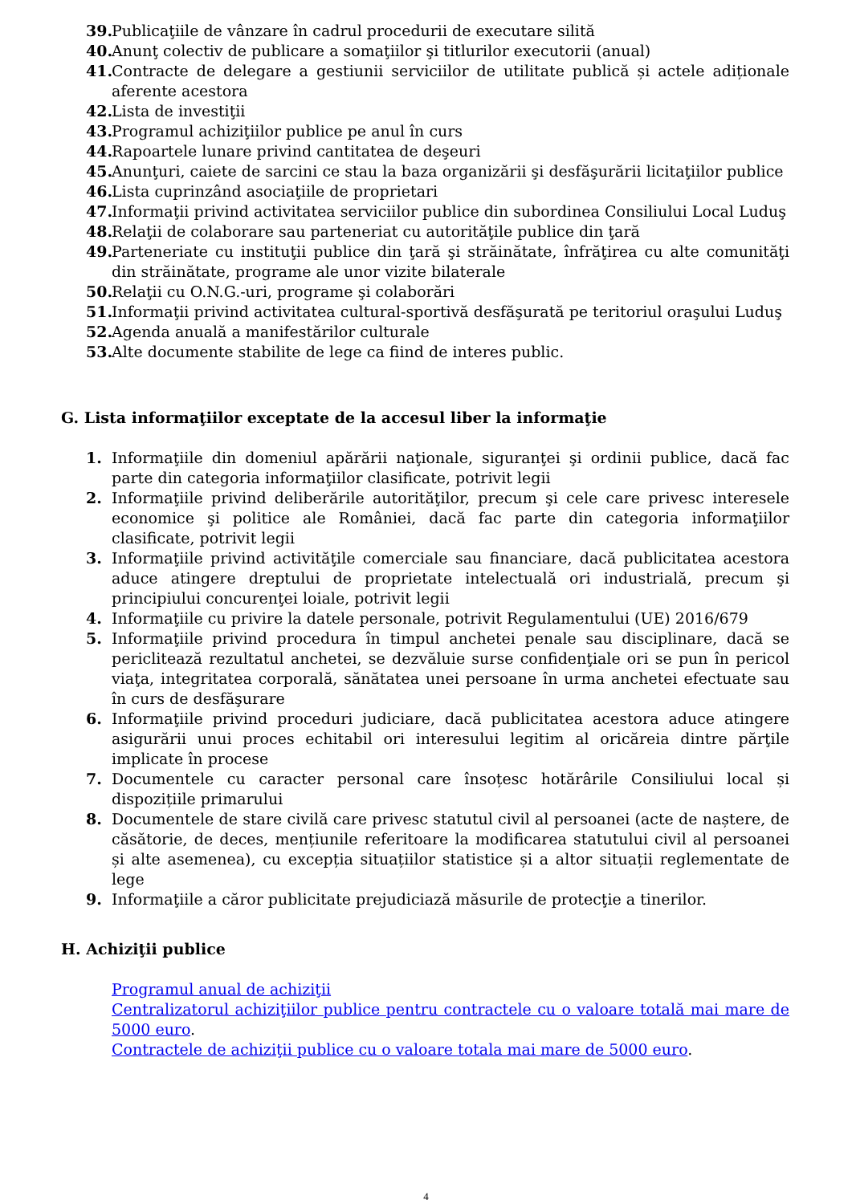39. Publicaţiile de vânzare în cadrul procedurii de executare silită
40. Anunţ colectiv de publicare a somaţiilor şi titlurilor executorii (anual)
41. Contracte de delegare a gestiunii serviciilor de utilitate publică și actele adiționale aferente acestora
42. Lista de investiţii
43. Programul achiziţiilor publice pe anul în curs
44. Rapoartele lunare privind cantitatea de deşeuri
45. Anunţuri, caiete de sarcini ce stau la baza organizării şi desfăşurării licitaţiilor publice
46. Lista cuprinzând asociaţiile de proprietari
47. Informaţii privind activitatea serviciilor publice din subordinea Consiliului Local Luduş
48. Relaţii de colaborare sau parteneriat cu autorităţile publice din ţară
49. Parteneriate cu instituţii publice din ţară şi străinătate, înfrăţirea cu alte comunităţi din străinătate, programe ale unor vizite bilaterale
50. Relaţii cu O.N.G.-uri, programe şi colaborări
51. Informaţii privind activitatea cultural-sportivă desfăşurată pe teritoriul oraşului Luduş
52. Agenda anuală a manifestărilor culturale
53. Alte documente stabilite de lege ca fiind de interes public.
G. Lista informaţiilor exceptate de la accesul liber la informaţie
1. Informaţiile din domeniul apărării naţionale, siguranţei şi ordinii publice, dacă fac parte din categoria informaţiilor clasificate, potrivit legii
2. Informaţiile privind deliberările autorităţilor, precum şi cele care privesc interesele economice şi politice ale României, dacă fac parte din categoria informaţiilor clasificate, potrivit legii
3. Informaţiile privind activităţile comerciale sau financiare, dacă publicitatea acestora aduce atingere dreptului de proprietate intelectuală ori industrială, precum şi principiului concurenţei loiale, potrivit legii
4. Informaţiile cu privire la datele personale, potrivit Regulamentului (UE) 2016/679
5. Informaţiile privind procedura în timpul anchetei penale sau disciplinare, dacă se periclitează rezultatul anchetei, se dezvăluie surse confidenţiale ori se pun în pericol viaţa, integritatea corporală, sănătatea unei persoane în urma anchetei efectuate sau în curs de desfăşurare
6. Informaţiile privind proceduri judiciare, dacă publicitatea acestora aduce atingere asigurării unui proces echitabil ori interesului legitim al oricăreia dintre părţile implicate în procese
7. Documentele cu caracter personal care însoțesc hotărârile Consiliului local și dispozițiile primarului
8. Documentele de stare civilă care privesc statutul civil al persoanei (acte de naștere, de căsătorie, de deces, mențiunile referitoare la modificarea statutului civil al persoanei și alte asemenea), cu excepția situațiilor statistice și a altor situații reglementate de lege
9. Informaţiile a căror publicitate prejudiciază măsurile de protecţie a tinerilor.
H. Achiziţii publice
Programul anual de achiziţii
Centralizatorul achiziţiilor publice pentru contractele cu o valoare totală mai mare de 5000 euro.
Contractele de achiziţii publice cu o valoare totala mai mare de 5000 euro.
4